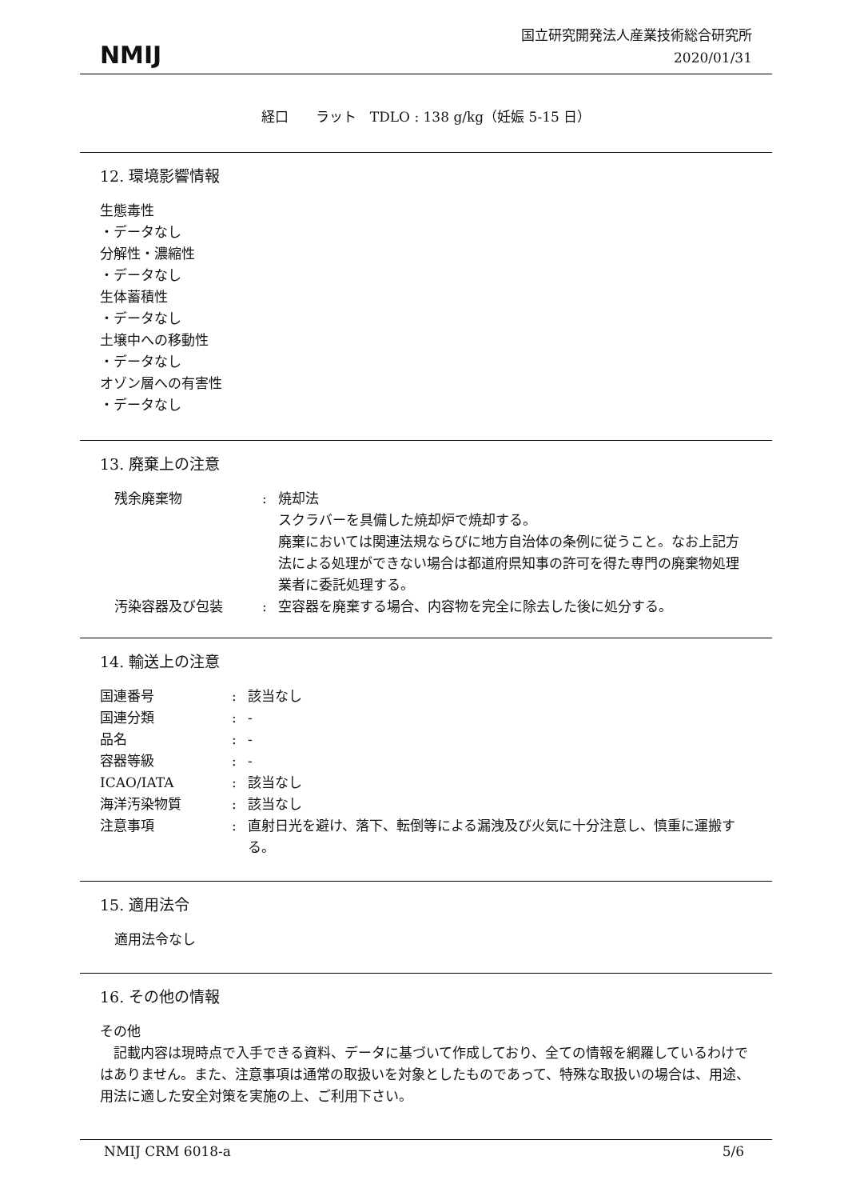NMIJ
国立研究開発法人産業技術総合研究所
2020/01/31
経口　　ラット　TDLO : 138 g/kg（妊娠 5-15 日）
12. 環境影響情報
生態毒性
・データなし
分解性・濃縮性
・データなし
生体蓄積性
・データなし
土壌中への移動性
・データなし
オゾン層への有害性
・データなし
13. 廃棄上の注意
| 残余廃棄物 | : | 焼却法 スクラバーを具備した焼却炉で焼却する。 廃棄においては関連法規ならびに地方自治体の条例に従うこと。なお上記方法による処理ができない場合は都道府県知事の許可を得た専門の廃棄物処理業者に委託処理する。 |
| 汚染容器及び包装 | : | 空容器を廃棄する場合、内容物を完全に除去した後に処分する。 |
14. 輸送上の注意
| 国連番号 | : | 該当なし |
| 国連分類 | : | - |
| 品名 | : | - |
| 容器等級 | : | - |
| ICAO/IATA | : | 該当なし |
| 海洋汚染物質 | : | 該当なし |
| 注意事項 | : | 直射日光を避け、落下、転倒等による漏洩及び火気に十分注意し、慎重に運搬する。 |
15. 適用法令
適用法令なし
16. その他の情報
その他
　記載内容は現時点で入手できる資料、データに基づいて作成しており、全ての情報を網羅しているわけではありません。また、注意事項は通常の取扱いを対象としたものであって、特殊な取扱いの場合は、用途、用法に適した安全対策を実施の上、ご利用下さい。
NMIJ CRM 6018-a 5/6